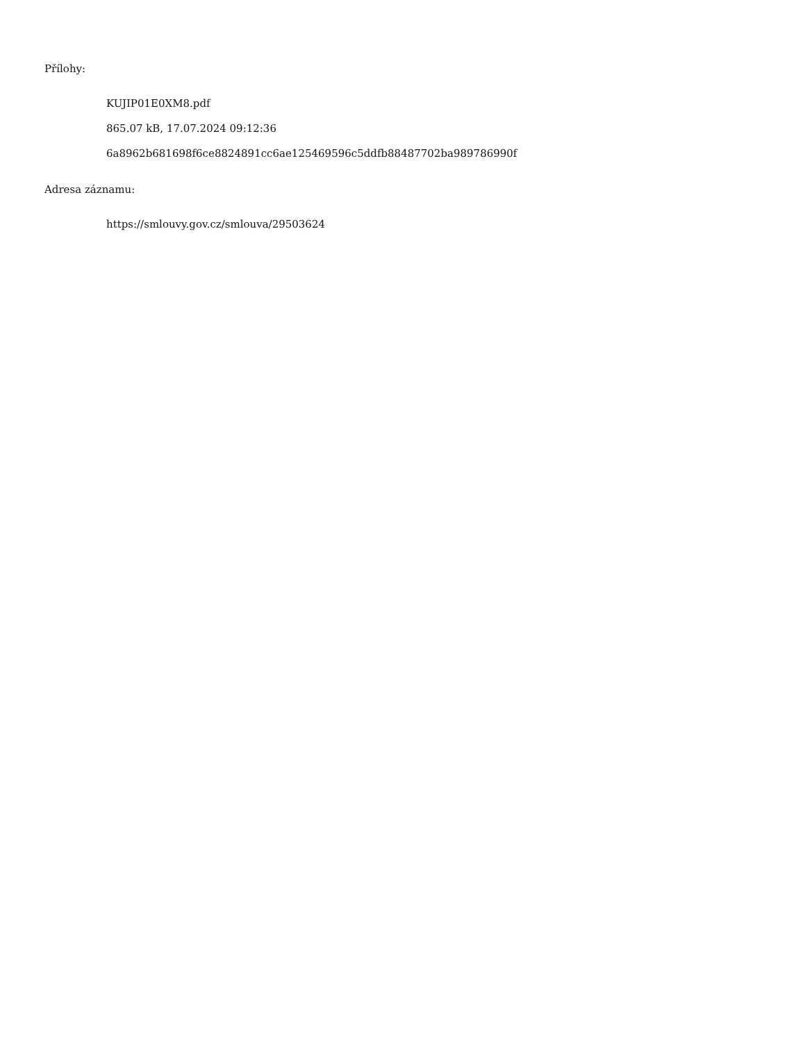Přílohy:
KUJIP01E0XM8.pdf
865.07 kB, 17.07.2024 09:12:36
6a8962b681698f6ce8824891cc6ae125469596c5ddfb88487702ba989786990f
Adresa záznamu:
https://smlouvy.gov.cz/smlouva/29503624